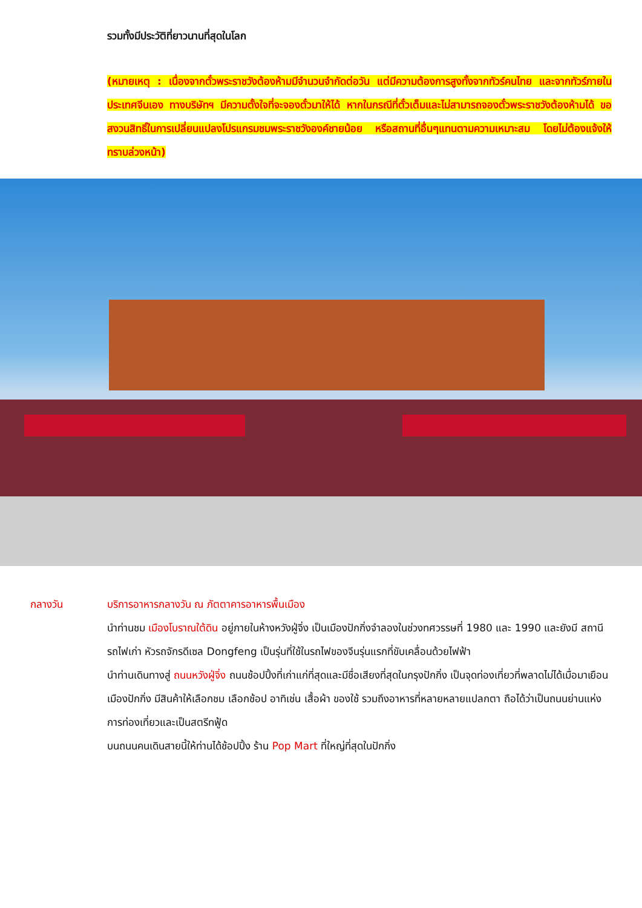รวมทั้งมีประวัติที่ยาวนานที่สุดในโลก
(หมายเหตุ : เนื่องจากตั๋วพระราชวังต้องห้ามมีจำนวนจำกัดต่อวัน แต่มีความต้องการสูงทั้งจากทัวร์คนไทย และจากทัวร์ภายในประเทศจีนเอง ทางบริษัทฯ มีความตั้งใจที่จะจองตั๋วมาให้ได้ หากในกรณีที่ตั๋วเต็มและไม่สามารถจองตั๋วพระราชวังต้องห้ามได้ ขอสงวนสิทธิ์ในการเปลี่ยนแปลงโปรแกรมชมพระราชวังองค์ชายน้อย หรือสถานที่อื่นๆแทนตามความเหมาะสม โดยไม่ต้องแจ้งให้ทราบล่วงหน้า)
กลางวัน บริการอาหารกลางวัน ณ ภัตตาคารอาหารพื้นเมือง
นำท่านชม เมืองโบราณใต้ดิน อยู่ภายในห้างหวังฝู่จิ่ง เป็นเมืองปักกิ่งจำลองในช่วงทศวรรษที่ 1980 และ 1990 และยังมี สถานีรถไฟเก่า หัวรถจักรดีเซล Dongfeng เป็นรุ่นที่ใช้ในรถไฟของจีนรุ่นแรกที่ขับเคลื่อนด้วยไฟฟ้า
นำท่านเดินทางสู่ ถนนหวังฝู่จิ่ง ถนนช้อปปิ้งที่เก่าแก่ที่สุดและมีชื่อเสียงที่สุดในกรุงปักกิ่ง เป็นจุดท่องเที่ยวที่พลาดไม่ได้เมื่อมาเยือนเมืองปักกิ่ง มีสินค้าให้เลือกชม เลือกช้อป อาทิเช่น เสื้อผ้า ของใช้ รวมถึงอาหารที่หลายหลายแปลกตา ถือได้ว่าเป็นถนนย่านแห่งการท่องเที่ยวและเป็นสตรีทฟู้ด
บนถนนคนเดินสายนี้ให้ท่านได้ช้อปปิ้ง ร้าน Pop Mart ที่ใหญ่ที่สุดในปักกิ่ง